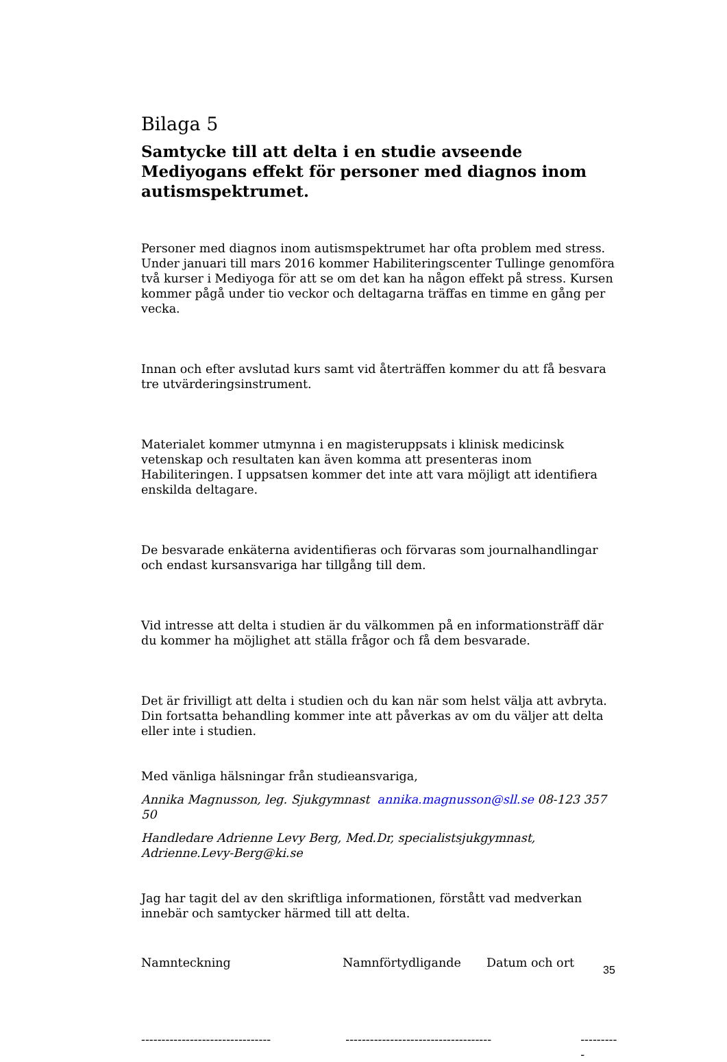Bilaga 5
Samtycke till att delta i en studie avseende Mediyogans effekt för personer med diagnos inom autismspektrumet.
Personer med diagnos inom autismspektrumet har ofta problem med stress. Under januari till mars 2016 kommer Habiliteringscenter Tullinge genomföra två kurser i Mediyoga för att se om det kan ha någon effekt på stress. Kursen kommer pågå under tio veckor och deltagarna träffas en timme en gång per vecka.
Innan och efter avslutad kurs samt vid återträffen kommer du att få besvara tre utvärderingsinstrument.
Materialet kommer utmynna i en magisteruppsats i klinisk medicinsk vetenskap och resultaten kan även komma att presenteras inom Habiliteringen. I uppsatsen kommer det inte att vara möjligt att identifiera enskilda deltagare.
De besvarade enkäterna avidentifieras och förvaras som journalhandlingar och endast kursansvariga har tillgång till dem.
Vid intresse att delta i studien är du välkommen på en informationsträff där du kommer ha möjlighet att ställa frågor och få dem besvarade.
Det är frivilligt att delta i studien och du kan när som helst välja att avbryta. Din fortsatta behandling kommer inte att påverkas av om du väljer att delta eller inte i studien.
Med vänliga hälsningar från studieansvariga,
Annika Magnusson, leg. Sjukgymnast annika.magnusson@sll.se 08-123 357 50
Handledare Adrienne Levy Berg, Med.Dr, specialistsjukgymnast, Adrienne.Levy-Berg@ki.se
Jag har tagit del av den skriftliga informationen, förstått vad medverkan innebär och samtycker härmed till att delta.
Namnteckning Namnförtydligande Datum och ort
-------------------------------- ------------------------------------ ----------
35